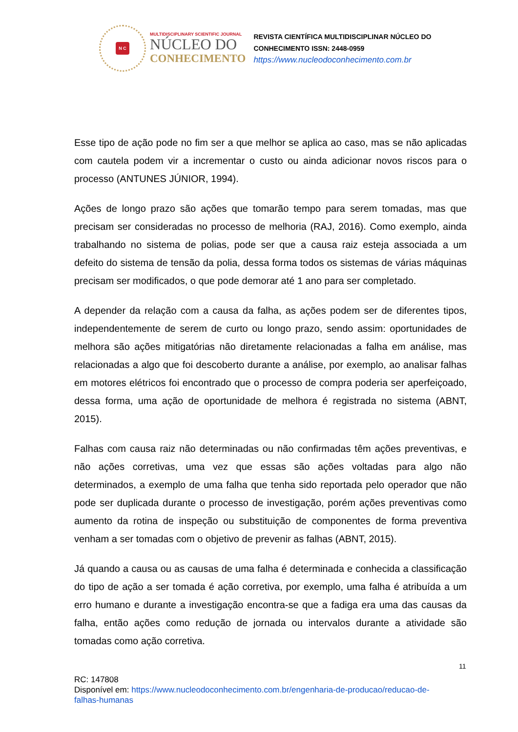N C
MULTIDISCIPLINARY SCIENTIFIC JOURNAL
NÚCLEO DO
CONHECIMENTO
REVISTA CIENTÍFICA MULTIDISCIPLINAR NÚCLEO DO
CONHECIMENTO ISSN: 2448-0959
https://www.nucleodoconhecimento.com.br
Esse tipo de ação pode no fim ser a que melhor se aplica ao caso, mas se não aplicadas com cautela podem vir a incrementar o custo ou ainda adicionar novos riscos para o processo (ANTUNES JÚNIOR, 1994).
Ações de longo prazo são ações que tomarão tempo para serem tomadas, mas que precisam ser consideradas no processo de melhoria (RAJ, 2016). Como exemplo, ainda trabalhando no sistema de polias, pode ser que a causa raiz esteja associada a um defeito do sistema de tensão da polia, dessa forma todos os sistemas de várias máquinas precisam ser modificados, o que pode demorar até 1 ano para ser completado.
A depender da relação com a causa da falha, as ações podem ser de diferentes tipos, independentemente de serem de curto ou longo prazo, sendo assim: oportunidades de melhora são ações mitigatórias não diretamente relacionadas a falha em análise, mas relacionadas a algo que foi descoberto durante a análise, por exemplo, ao analisar falhas em motores elétricos foi encontrado que o processo de compra poderia ser aperfeiçoado, dessa forma, uma ação de oportunidade de melhora é registrada no sistema (ABNT, 2015).
Falhas com causa raiz não determinadas ou não confirmadas têm ações preventivas, e não ações corretivas, uma vez que essas são ações voltadas para algo não determinados, a exemplo de uma falha que tenha sido reportada pelo operador que não pode ser duplicada durante o processo de investigação, porém ações preventivas como aumento da rotina de inspeção ou substituição de componentes de forma preventiva venham a ser tomadas com o objetivo de prevenir as falhas (ABNT, 2015).
Já quando a causa ou as causas de uma falha é determinada e conhecida a classificação do tipo de ação a ser tomada é ação corretiva, por exemplo, uma falha é atribuída a um erro humano e durante a investigação encontra-se que a fadiga era uma das causas da falha, então ações como redução de jornada ou intervalos durante a atividade são tomadas como ação corretiva.
11
RC: 147808
Disponível em: https://www.nucleodoconhecimento.com.br/engenharia-de-producao/reducao-de-falhas-humanas